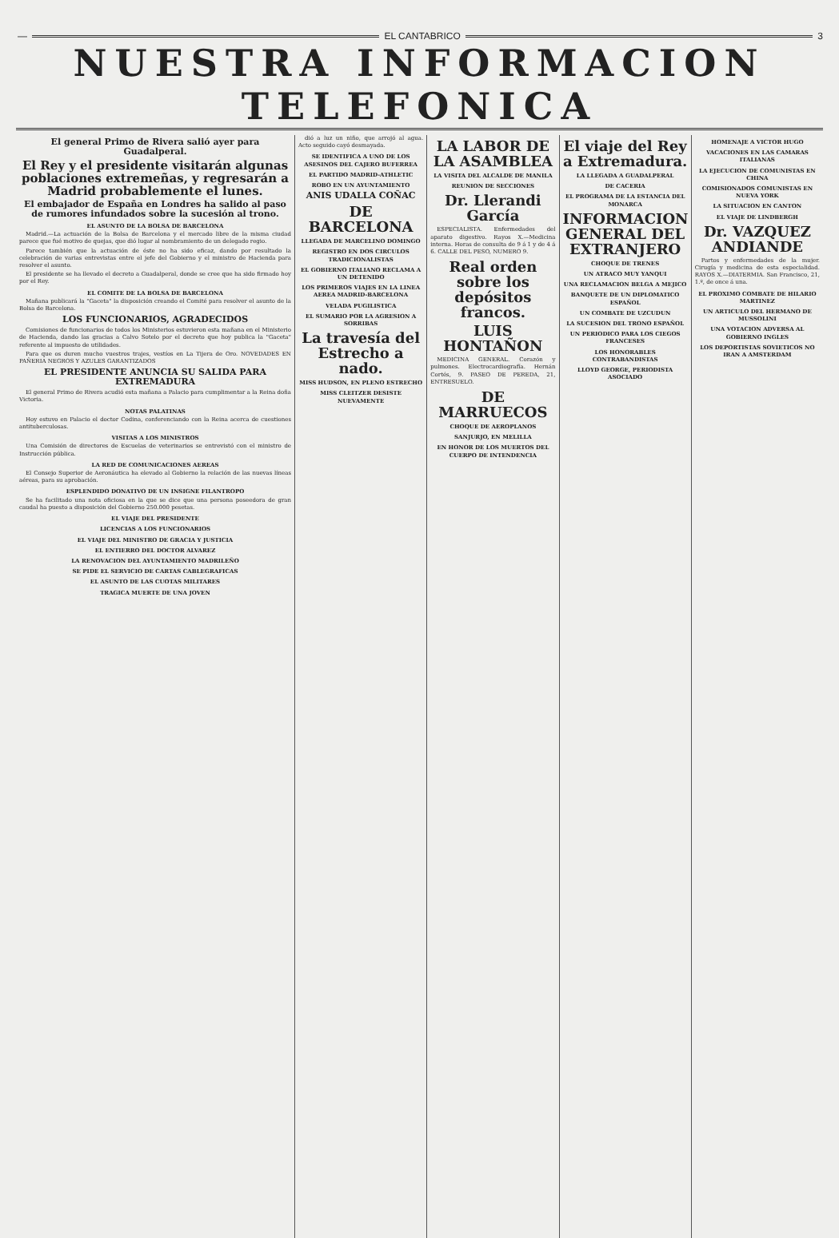— EL CANTABRICO 3
NUESTRA INFORMACION TELEFONICA
El general Primo de Rivera salió ayer para Guadalperal.
El Rey y el presidente visitarán algunas poblaciones extremeñas, y regresarán a Madrid probablemente el lunes.
El embajador de España en Londres ha salido al paso de rumores infundados sobre la sucesión al trono.
EL ASUNTO DE LA BOLSA DE BARCELONA
Madrid.—La actuación de la Bolsa de Barcelona y el mercado libre de la misma ciudad parece que fué motivo de quejas, que dió lugar al nombramiento de un delegado regio.
Parece también que la actuación de éste no ha sido eficaz, dando por resultado la celebración de varias entrevistas entre el jefe del Gobierno y el ministro de Hacienda para resolver el asunto.
El presidente se ha llevado el decreto a Guadalperal, donde se cree que ha sido firmado hoy por el Rey.
EL COMITE DE LA BOLSA DE BARCELONA
Mañana publicará la "Gaceta" la disposición creando el Comité para resolver el asunto de la Bolsa de Barcelona.
LOS FUNCIONARIOS, AGRADECIDOS
Comisiones de funcionarios de todos los Ministerios estuvieron esta mañana en el Ministerio de Hacienda, dando las gracias a Calvo Sotelo por el decreto que hoy publica la "Gaceta" referente al impuesto de utilidades.
Para que os duren mucho vuestros trajes, vestíos en La Tijera de Oro. NOVEDADES EN PAÑERIA NEGROS Y AZULES GARANTIZADOS
EL PRESIDENTE ANUNCIA SU SALIDA PARA EXTREMADURA
El general Primo de Rivera acudió esta mañana a Palacio para cumplimentar a la Reina doña Victoria.
NOTAS PALATINAS
Hoy estuvo en Palacio el doctor Codina, conferenciando con la Reina acerca de cuestiones antituberculosas.
VISITAS A LOS MINISTROS
Una Comisión de directores de Escuelas de veterinarios se entrevistó con el ministro de Instrucción pública.
LA RED DE COMUNICACIONES AEREAS
El Consejo Superior de Aeronáutica ha elevado al Gobierno la relación de las nuevas líneas aéreas, para su aprobación.
ESPLENDIDO DONATIVO DE UN INSIGNE FILANTROPO
Se ha facilitado una nota oficiosa en la que se dice que una persona poseedora de gran caudal ha puesto a disposición del Gobierno 250.000 pesetas.
EL VIAJE DEL PRESIDENTE
LICENCIAS A LOS FUNCIONARIOS
EL VIAJE DEL MINISTRO DE GRACIA Y JUSTICIA
EL ENTIERRO DEL DOCTOR ALVAREZ
LA RENOVACION DEL AYUNTAMIENTO MADRILEÑO
SE PIDE EL SERVICIO DE CARTAS CABLEGRAFICAS
EL ASUNTO DE LAS CUOTAS MILITARES
TRAGICA MUERTE DE UNA JOVEN
dió a luz un niño, que arrojó al agua. Acto seguido cayó desmayada.
SE IDENTIFICA A UNO DE LOS ASESINOS DEL CAJERO BUFERREA
EL PARTIDO MADRID-ATHLETIC
ROBO EN UN AYUNTAMIENTO
ANIS UDALLA COÑAC
DE BARCELONA
LLEGADA DE MARCELINO DOMINGO
REGISTRO EN DOS CIRCULOS TRADICIONALISTAS
EL GOBIERNO ITALIANO RECLAMA A UN DETENIDO
LOS PRIMEROS VIAJES EN LA LINEA AEREA MADRID-BARCELONA
VELADA PUGILISTICA
EL SUMARIO POR LA AGRESION A SORRIBAS
La travesía del Estrecho a nado.
MISS HUDSON, EN PLENO ESTRECHO
MISS CLEITZER DESISTE NUEVAMENTE
LA LABOR DE LA ASAMBLEA
LA VISITA DEL ALCALDE DE MANILA
REUNION DE SECCIONES
Dr. Llerandi García
ESPECIALISTA. Enfermedades del aparato digestivo. Rayos X.—Medicina interna. Horas de consulta de 9 á 1 y de 4 á 6. CALLE DEL PESO, NUMERO 9.
Real orden sobre los depósitos francos.
LUIS HONTAÑON
MEDICINA GENERAL. Corazón y pulmones. Electrocardiografía. Hernán Cortés, 9. PASEO DE PEREDA, 21, ENTRESUELO.
DE MARRUECOS
CHOQUE DE AEROPLANOS
SANJURJO, EN MELILLA
EN HONOR DE LOS MUERTOS DEL CUERPO DE INTENDENCIA
El viaje del Rey a Extremadura.
LA LLEGADA A GUADALPERAL
DE CACERIA
EL PROGRAMA DE LA ESTANCIA DEL MONARCA
INFORMACION GENERAL DEL EXTRANJERO
CHOQUE DE TRENES
UN ATRACO MUY YANQUI
UNA RECLAMACION BELGA A MEJICO
BANQUETE DE UN DIPLOMATICO ESPAÑOL
UN COMBATE DE UZCUDUN
LA SUCESION DEL TRONO ESPAÑOL
UN PERIODICO PARA LOS CIEGOS FRANCESES
LOS HONORABLES CONTRABANDISTAS
LLOYD GEORGE, PERIODISTA ASOCIADO
HOMENAJE A VICTOR HUGO
VACACIONES EN LAS CAMARAS ITALIANAS
LA EJECUCION DE COMUNISTAS EN CHINA
COMISIONADOS COMUNISTAS EN NUEVA YORK
LA SITUACION EN CANTON
EL VIAJE DE LINDBERGH
Dr. VAZQUEZ ANDIANDE
Partos y enfermedades de la mujer. Cirugía y medicina de esta especialidad. RAYOS X.—DIATERMIA. San Francisco, 21, 1.º, de once á una.
EL PROXIMO COMBATE DE HILARIO MARTINEZ
UN ARTICULO DEL HERMANO DE MUSSOLINI
UNA VOTACION ADVERSA AL GOBIERNO INGLES
LOS DEPORTISTAS SOVIETICOS NO IRAN A AMSTERDAM